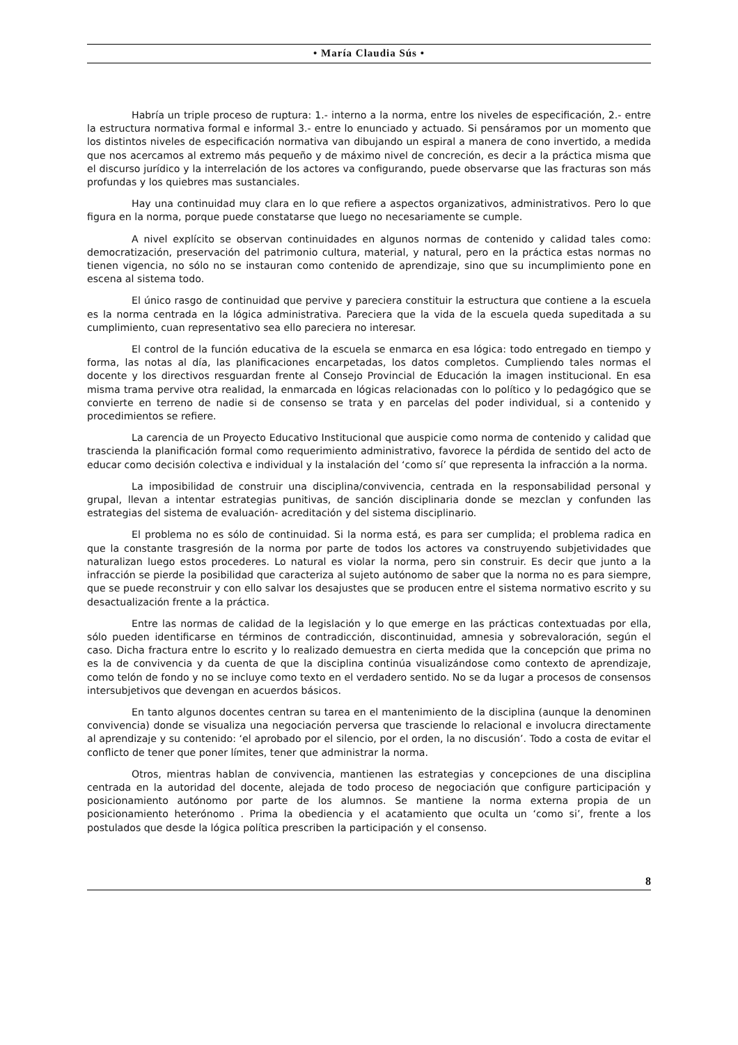• María Claudia Sús •
Habría un triple proceso de ruptura: 1.- interno a la norma, entre los niveles de especificación, 2.- entre la estructura normativa formal e informal 3.- entre lo enunciado y actuado. Si pensáramos por un momento que los distintos niveles de especificación normativa van dibujando un espiral a manera de cono invertido, a medida que nos acercamos al extremo más pequeño y de máximo nivel de concreción, es decir a la práctica misma que el discurso jurídico y la interrelación de los actores va configurando, puede observarse que las fracturas son más profundas y los quiebres mas sustanciales.
Hay una continuidad muy clara en lo que refiere a aspectos organizativos, administrativos. Pero lo que figura en la norma, porque puede constatarse que luego no necesariamente se cumple.
A nivel explícito se observan continuidades en algunos normas de contenido y calidad tales como: democratización, preservación del patrimonio cultura, material, y natural, pero en la práctica estas normas no tienen vigencia, no sólo no se instauran como contenido de aprendizaje, sino que su incumplimiento pone en escena al sistema todo.
El único rasgo de continuidad que pervive y pareciera constituir la estructura que contiene a la escuela es la norma centrada en la lógica administrativa. Pareciera que la vida de la escuela queda supeditada a su cumplimiento, cuan representativo sea ello pareciera no interesar.
El control de la función educativa de la escuela se enmarca en esa lógica: todo entregado en tiempo y forma, las notas al día, las planificaciones encarpetadas, los datos completos. Cumpliendo tales normas el docente y los directivos resguardan frente al Consejo Provincial de Educación la imagen institucional. En esa misma trama pervive otra realidad, la enmarcada en lógicas relacionadas con lo político y lo pedagógico que se convierte en terreno de nadie si de consenso se trata y en parcelas del poder individual, si a contenido y procedimientos se refiere.
La carencia de un Proyecto Educativo Institucional que auspicie como norma de contenido y calidad que trascienda la planificación formal como requerimiento administrativo, favorece la pérdida de sentido del acto de educar como decisión colectiva e individual y la instalación del ‘como sí’ que representa la infracción a la norma.
La imposibilidad de construir una disciplina/convivencia, centrada en la responsabilidad personal y grupal, llevan a intentar estrategias punitivas, de sanción disciplinaria donde se mezclan y confunden las estrategias del sistema de evaluación- acreditación y del sistema disciplinario.
El problema no es sólo de continuidad. Si la norma está, es para ser cumplida; el problema radica en que la constante trasgresión de la norma por parte de todos los actores va construyendo subjetividades que naturalizan luego estos procederes. Lo natural es violar la norma, pero sin construir. Es decir que junto a la infracción se pierde la posibilidad que caracteriza al sujeto autónomo de saber que la norma no es para siempre, que se puede reconstruir y con ello salvar los desajustes que se producen entre el sistema normativo escrito y su desactualización frente a la práctica.
Entre las normas de calidad de la legislación y lo que emerge en las prácticas contextuadas por ella, sólo pueden identificarse en términos de contradicción, discontinuidad, amnesia y sobrevaloración, según el caso. Dicha fractura entre lo escrito y lo realizado demuestra en cierta medida que la concepción que prima no es la de convivencia y da cuenta de que la disciplina continúa visualizándose como contexto de aprendizaje, como telón de fondo y no se incluye como texto en el verdadero sentido. No se da lugar a procesos de consensos intersubjetivos que devengan en acuerdos básicos.
En tanto algunos docentes centran su tarea en el mantenimiento de la disciplina (aunque la denominen convivencia) donde se visualiza una negociación perversa que trasciende lo relacional e involucra directamente al aprendizaje y su contenido: ‘el aprobado por el silencio, por el orden, la no discusión’. Todo a costa de evitar el conflicto de tener que poner límites, tener que administrar la norma.
Otros, mientras hablan de convivencia, mantienen las estrategias y concepciones de una disciplina centrada en la autoridad del docente, alejada de todo proceso de negociación que configure participación y posicionamiento autónomo por parte de los alumnos. Se mantiene la norma externa propia de un posicionamiento heterónomo . Prima la obediencia y el acatamiento que oculta un ‘como si’, frente a los postulados que desde la lógica política prescriben la participación y el consenso.
8